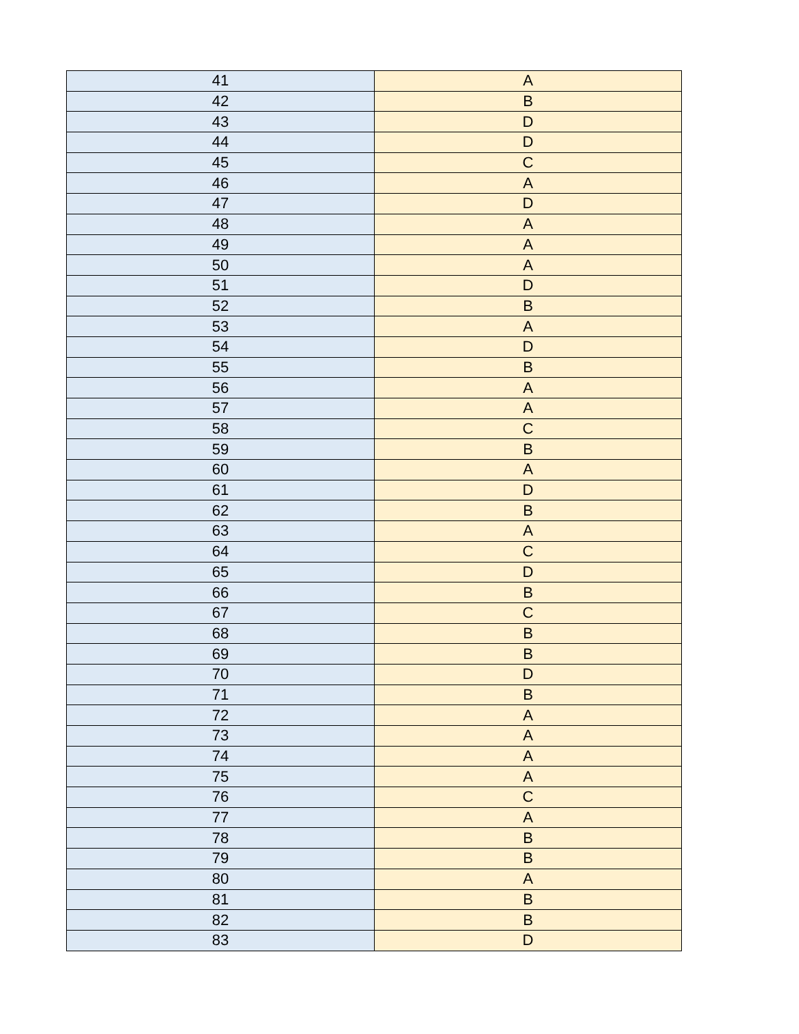| 41 | A |
| 42 | B |
| 43 | D |
| 44 | D |
| 45 | C |
| 46 | A |
| 47 | D |
| 48 | A |
| 49 | A |
| 50 | A |
| 51 | D |
| 52 | B |
| 53 | A |
| 54 | D |
| 55 | B |
| 56 | A |
| 57 | A |
| 58 | C |
| 59 | B |
| 60 | A |
| 61 | D |
| 62 | B |
| 63 | A |
| 64 | C |
| 65 | D |
| 66 | B |
| 67 | C |
| 68 | B |
| 69 | B |
| 70 | D |
| 71 | B |
| 72 | A |
| 73 | A |
| 74 | A |
| 75 | A |
| 76 | C |
| 77 | A |
| 78 | B |
| 79 | B |
| 80 | A |
| 81 | B |
| 82 | B |
| 83 | D |